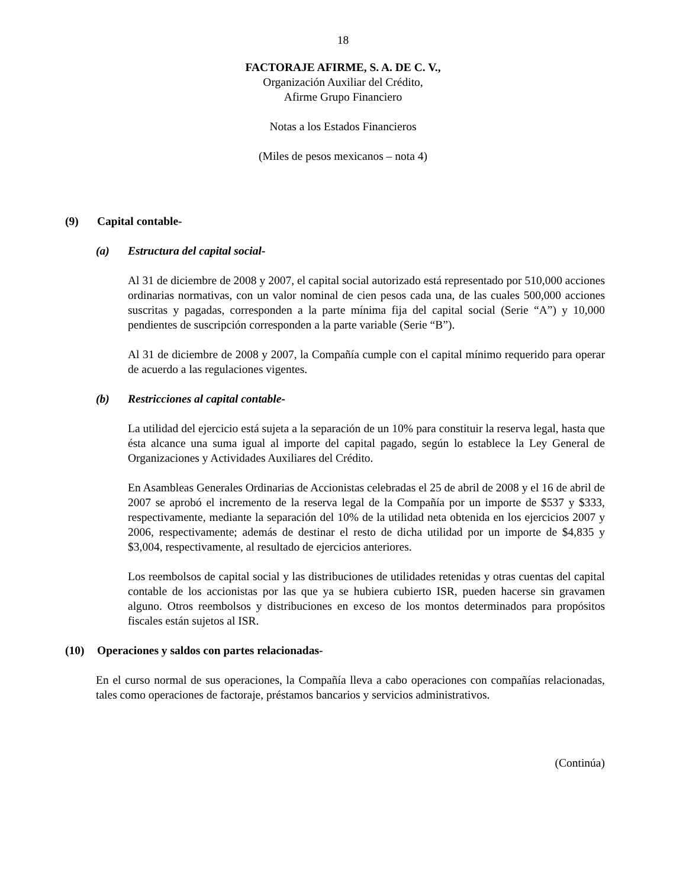18
FACTORAJE AFIRME, S. A. DE C. V.,
Organización Auxiliar del Crédito,
Afirme Grupo Financiero
Notas a los Estados Financieros
(Miles de pesos mexicanos – nota 4)
(9) Capital contable-
(a) Estructura del capital social-
Al 31 de diciembre de 2008 y 2007, el capital social autorizado está representado por 510,000 acciones ordinarias normativas, con un valor nominal de cien pesos cada una, de las cuales 500,000 acciones suscritas y pagadas, corresponden a la parte mínima fija del capital social (Serie “A”) y 10,000 pendientes de suscripción corresponden a la parte variable (Serie “B”).
Al 31 de diciembre de 2008 y 2007, la Compañía cumple con el capital mínimo requerido para operar de acuerdo a las regulaciones vigentes.
(b) Restricciones al capital contable-
La utilidad del ejercicio está sujeta a la separación de un 10% para constituir la reserva legal, hasta que ésta alcance una suma igual al importe del capital pagado, según lo establece la Ley General de Organizaciones y Actividades Auxiliares del Crédito.
En Asambleas Generales Ordinarias de Accionistas celebradas el 25 de abril de 2008 y el 16 de abril de 2007 se aprobó el incremento de la reserva legal de la Compañía por un importe de $537 y $333, respectivamente, mediante la separación del 10% de la utilidad neta obtenida en los ejercicios 2007 y 2006, respectivamente; además de destinar el resto de dicha utilidad por un importe de $4,835 y $3,004, respectivamente, al resultado de ejercicios anteriores.
Los reembolsos de capital social y las distribuciones de utilidades retenidas y otras cuentas del capital contable de los accionistas por las que ya se hubiera cubierto ISR, pueden hacerse sin gravamen alguno. Otros reembolsos y distribuciones en exceso de los montos determinados para propósitos fiscales están sujetos al ISR.
(10) Operaciones y saldos con partes relacionadas-
En el curso normal de sus operaciones, la Compañía lleva a cabo operaciones con compañías relacionadas, tales como operaciones de factoraje, préstamos bancarios y servicios administrativos.
(Continúa)